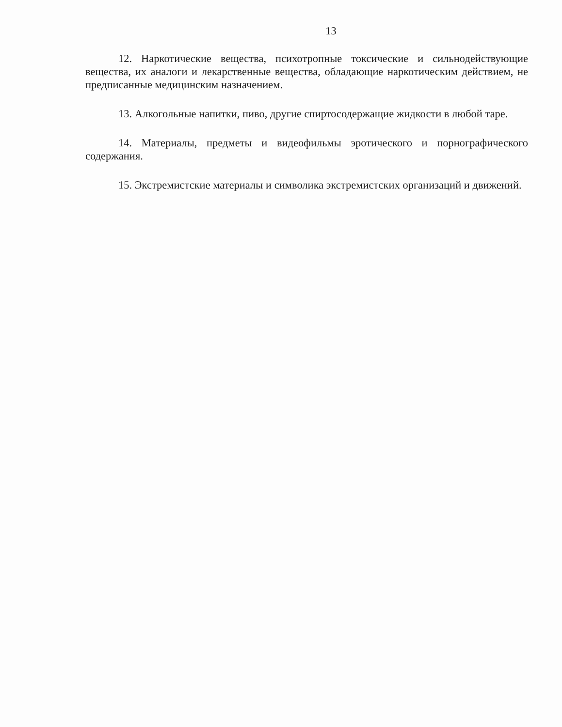13
12. Наркотические вещества, психотропные токсические и сильнодействующие вещества, их аналоги и лекарственные вещества, обладающие наркотическим действием, не предписанные медицинским назначением.
13. Алкогольные напитки, пиво, другие спиртосодержащие жидкости в любой таре.
14. Материалы, предметы и видеофильмы эротического и порнографического содержания.
15. Экстремистские материалы и символика экстремистских организаций и движений.